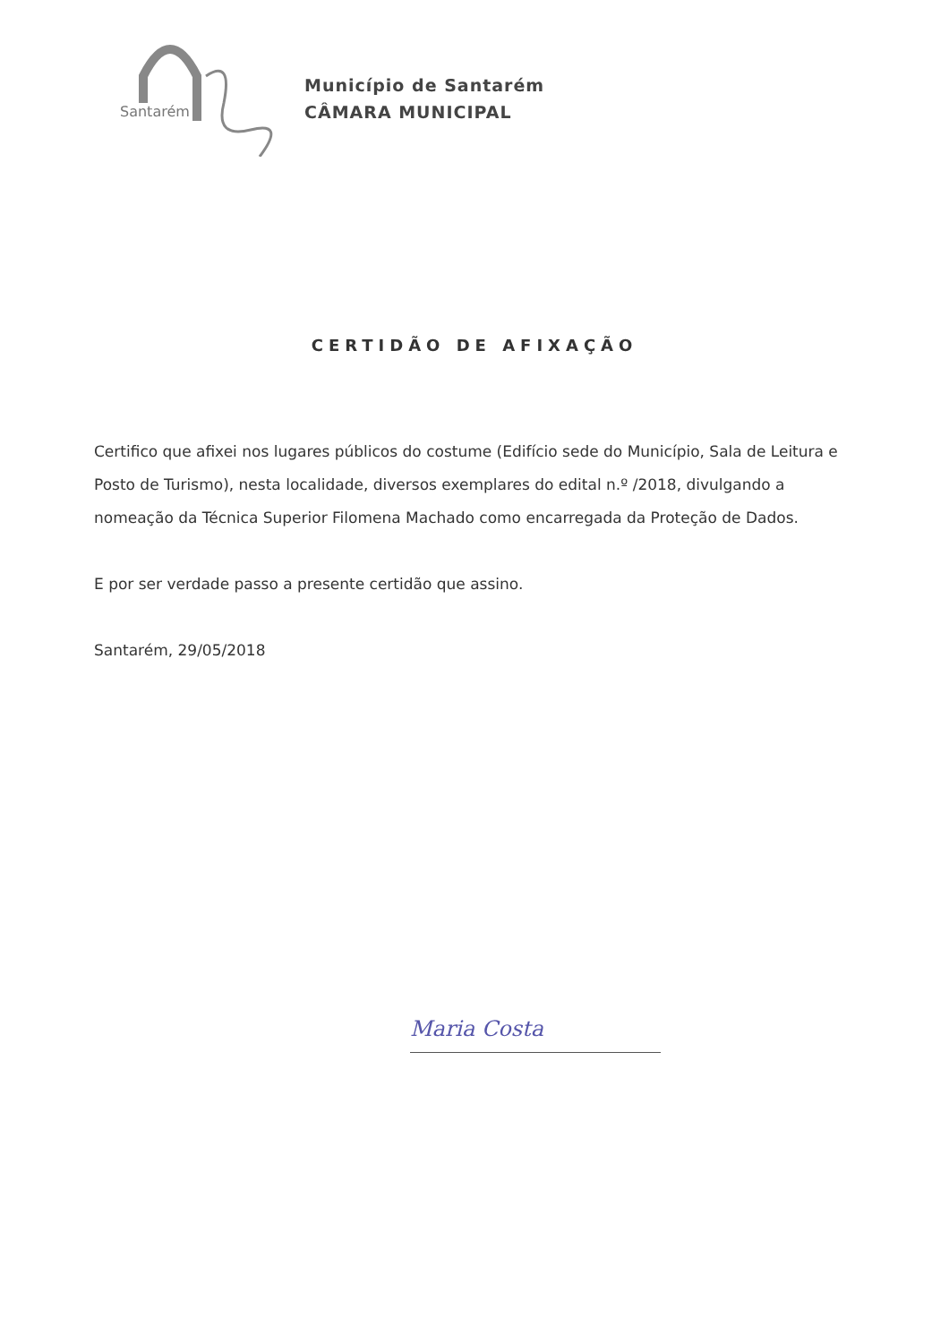Santarém
Município de Santarém
CÂMARA MUNICIPAL
CERTIDÃO DE AFIXAÇÃO
Certifico que afixei nos lugares públicos do costume (Edifício sede do Município, Sala de Leitura e Posto de Turismo), nesta localidade, diversos exemplares do edital n.º /2018, divulgando a nomeação da Técnica Superior Filomena Machado como encarregada da Proteção de Dados.
E por ser verdade passo a presente certidão que assino.
Santarém, 29/05/2018
Maria Costa